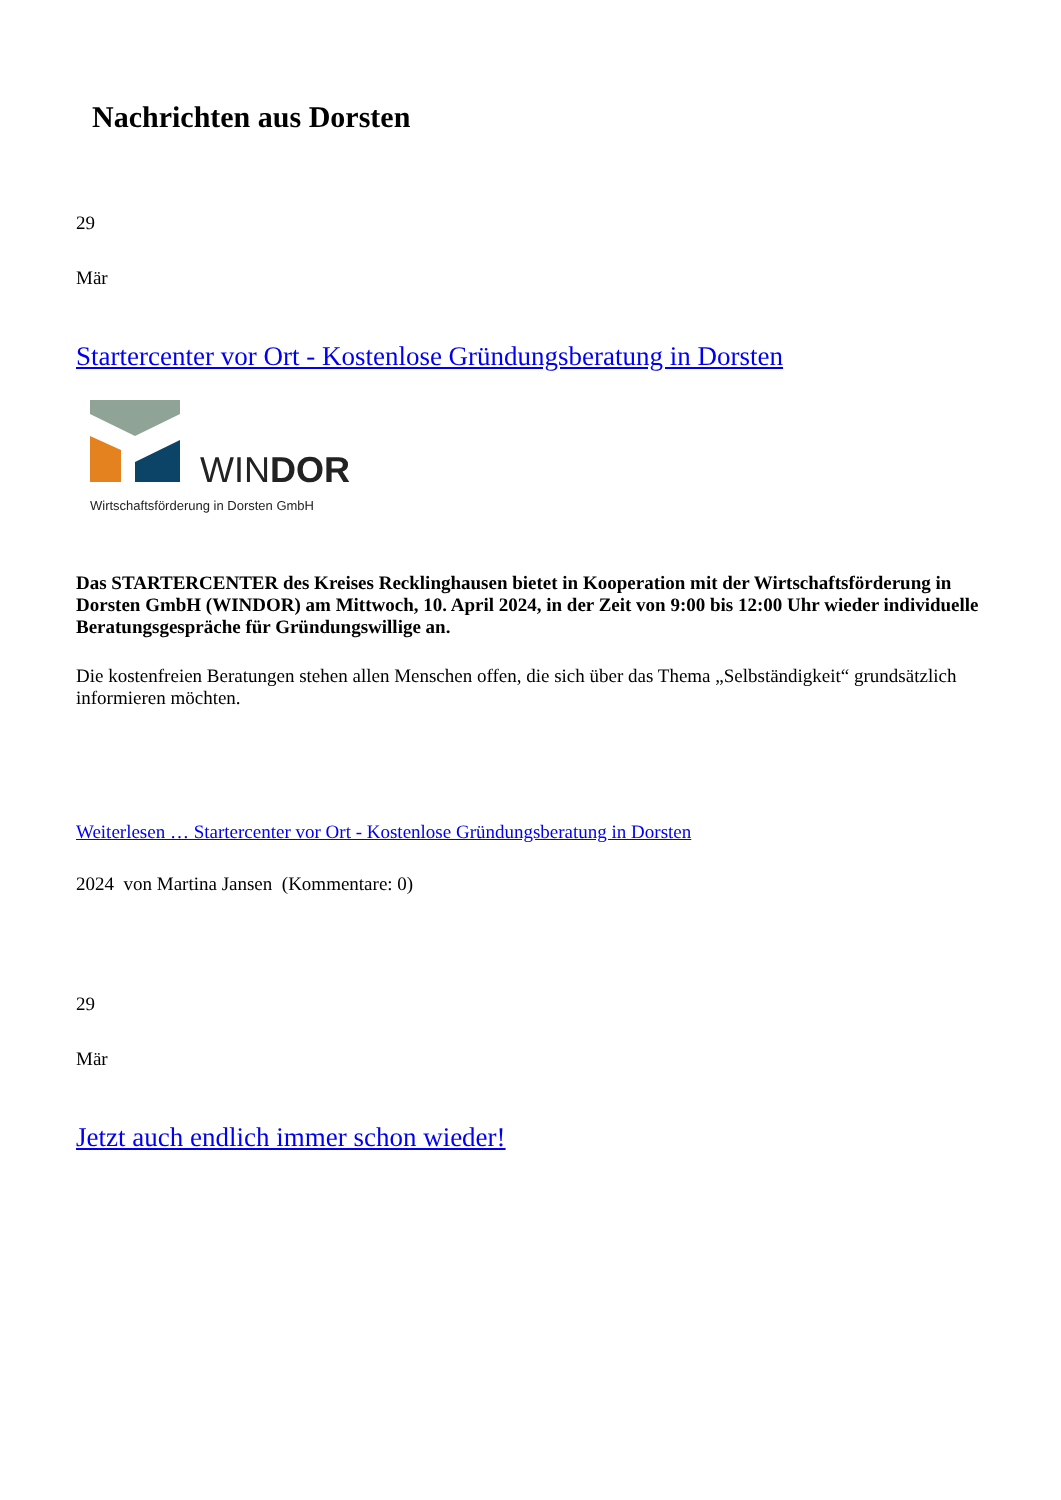Nachrichten aus Dorsten
29
Mär
Startercenter vor Ort - Kostenlose Gründungsberatung in Dorsten
WINDOR
Wirtschaftsförderung in Dorsten GmbH
Das STARTERCENTER des Kreises Recklinghausen bietet in Kooperation mit der Wirtschaftsförderung in Dorsten GmbH (WINDOR) am Mittwoch, 10. April 2024, in der Zeit von 9:00 bis 12:00 Uhr wieder individuelle Beratungsgespräche für Gründungswillige an.
Die kostenfreien Beratungen stehen allen Menschen offen, die sich über das Thema „Selbständigkeit“ grundsätzlich informieren möchten.
Weiterlesen … Startercenter vor Ort - Kostenlose Gründungsberatung in Dorsten
2024 von Martina Jansen (Kommentare: 0)
29
Mär
Jetzt auch endlich immer schon wieder!